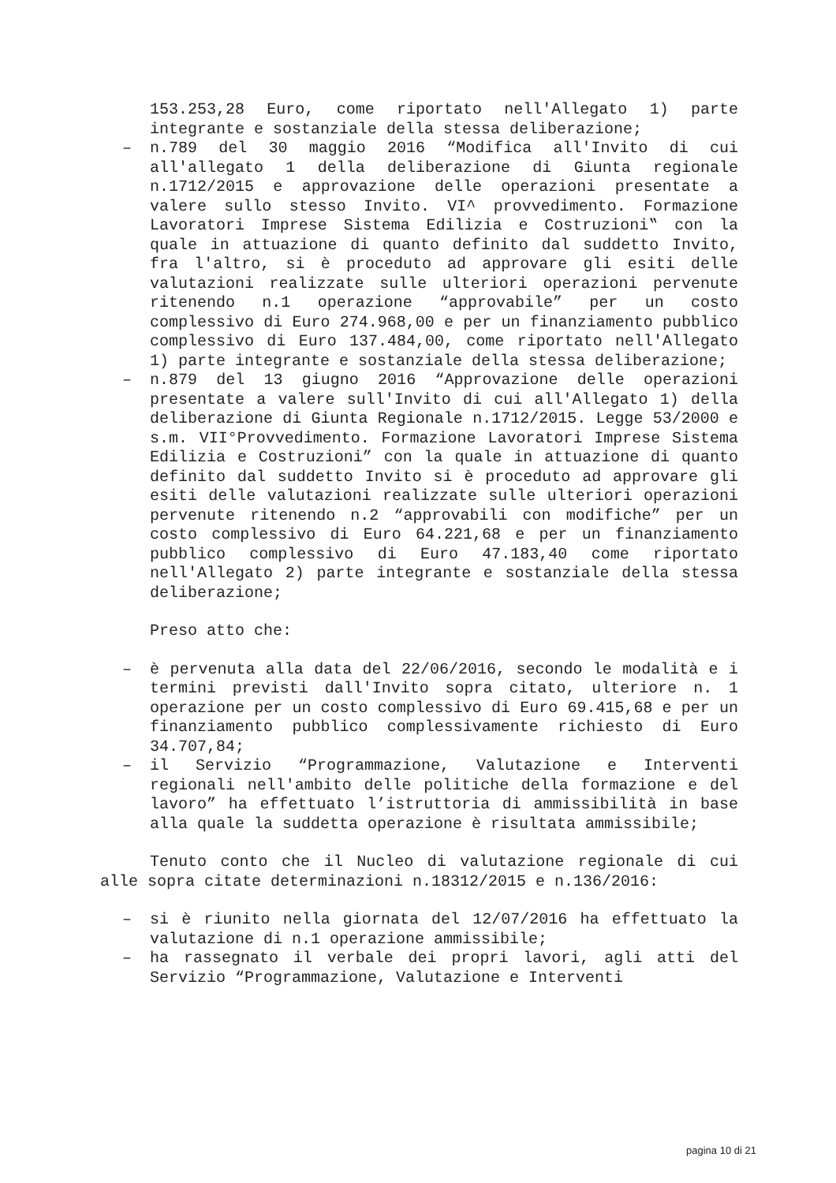153.253,28 Euro, come riportato nell'Allegato 1) parte integrante e sostanziale della stessa deliberazione;
– n.789 del 30 maggio 2016 “Modifica all'Invito di cui all'allegato 1 della deliberazione di Giunta regionale n.1712/2015 e approvazione delle operazioni presentate a valere sullo stesso Invito. VI^ provvedimento. Formazione Lavoratori Imprese Sistema Edilizia e Costruzioni‟ con la quale in attuazione di quanto definito dal suddetto Invito, fra l'altro, si è proceduto ad approvare gli esiti delle valutazioni realizzate sulle ulteriori operazioni pervenute ritenendo n.1 operazione “approvabile” per un costo complessivo di Euro 274.968,00 e per un finanziamento pubblico complessivo di Euro 137.484,00, come riportato nell'Allegato 1) parte integrante e sostanziale della stessa deliberazione;
– n.879 del 13 giugno 2016 “Approvazione delle operazioni presentate a valere sull'Invito di cui all'Allegato 1) della deliberazione di Giunta Regionale n.1712/2015. Legge 53/2000 e s.m. VII°Provvedimento. Formazione Lavoratori Imprese Sistema Edilizia e Costruzioni” con la quale in attuazione di quanto definito dal suddetto Invito si è proceduto ad approvare gli esiti delle valutazioni realizzate sulle ulteriori operazioni pervenute ritenendo n.2 “approvabili con modifiche” per un costo complessivo di Euro 64.221,68 e per un finanziamento pubblico complessivo di Euro 47.183,40 come riportato nell'Allegato 2) parte integrante e sostanziale della stessa deliberazione;
Preso atto che:
– è pervenuta alla data del 22/06/2016, secondo le modalità e i termini previsti dall'Invito sopra citato, ulteriore n. 1 operazione per un costo complessivo di Euro 69.415,68 e per un finanziamento pubblico complessivamente richiesto di Euro 34.707,84;
– il Servizio “Programmazione, Valutazione e Interventi regionali nell'ambito delle politiche della formazione e del lavoro” ha effettuato l’istruttoria di ammissibilità in base alla quale la suddetta operazione è risultata ammissibile;
Tenuto conto che il Nucleo di valutazione regionale di cui alle sopra citate determinazioni n.18312/2015 e n.136/2016:
– si è riunito nella giornata del 12/07/2016 ha effettuato la valutazione di n.1 operazione ammissibile;
– ha rassegnato il verbale dei propri lavori, agli atti del Servizio “Programmazione, Valutazione e Interventi
pagina 10 di 21